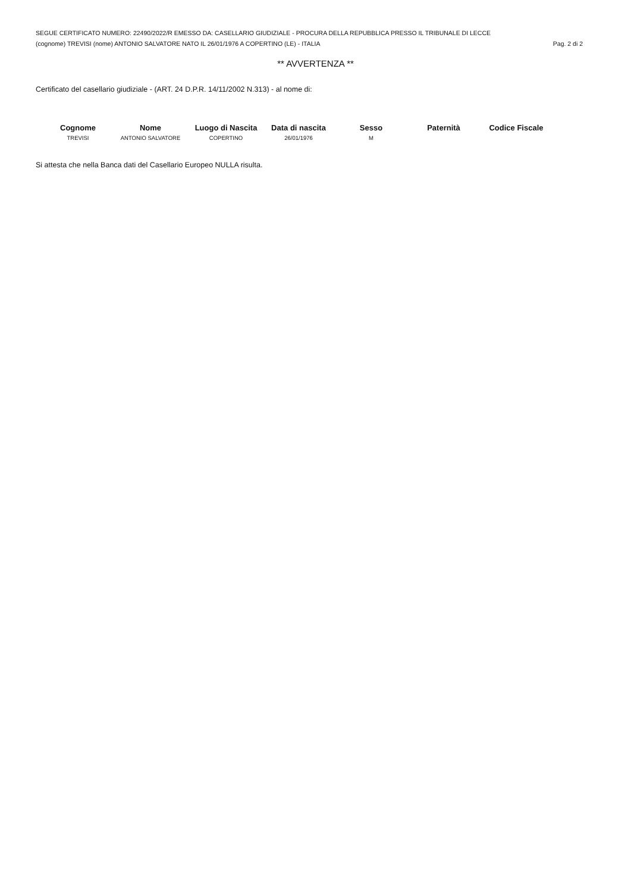SEGUE CERTIFICATO NUMERO: 22490/2022/R EMESSO DA: CASELLARIO GIUDIZIALE - PROCURA DELLA REPUBBLICA PRESSO IL TRIBUNALE DI LECCE
(cognome) TREVISI (nome) ANTONIO SALVATORE NATO IL 26/01/1976 A COPERTINO (LE) - ITALIA Pag. 2 di 2
** AVVERTENZA **
Certificato del casellario giudiziale - (ART. 24 D.P.R. 14/11/2002 N.313) - al nome di:
| Cognome | Nome | Luogo di Nascita | Data di nascita | Sesso | Paternità | Codice Fiscale |
| --- | --- | --- | --- | --- | --- | --- |
| TREVISI | ANTONIO SALVATORE | COPERTINO | 26/01/1976 | M | | |
Si attesta che nella Banca dati del Casellario Europeo NULLA risulta.